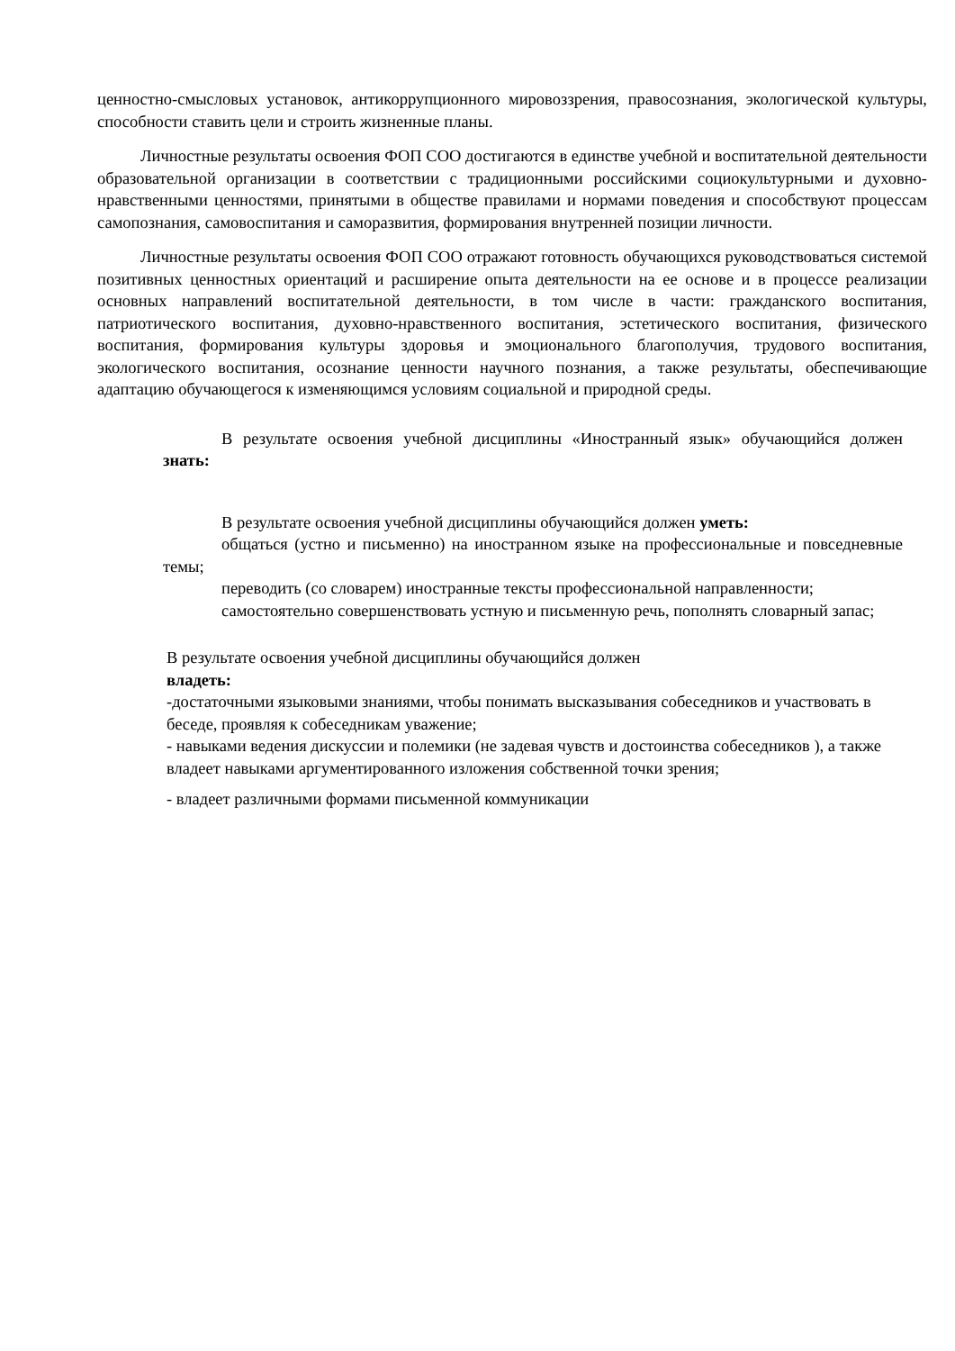ценностно-смысловых установок, антикоррупционного мировоззрения, правосознания, экологической культуры, способности ставить цели и строить жизненные планы.
Личностные результаты освоения ФОП СОО достигаются в единстве учебной и воспитательной деятельности образовательной организации в соответствии с традиционными российскими социокультурными и духовно-нравственными ценностями, принятыми в обществе правилами и нормами поведения и способствуют процессам самопознания, самовоспитания и саморазвития, формирования внутренней позиции личности.
Личностные результаты освоения ФОП СОО отражают готовность обучающихся руководствоваться системой позитивных ценностных ориентаций и расширение опыта деятельности на ее основе и в процессе реализации основных направлений воспитательной деятельности, в том числе в части: гражданского воспитания, патриотического воспитания, духовно-нравственного воспитания, эстетического воспитания, физического воспитания, формирования культуры здоровья и эмоционального благополучия, трудового воспитания, экологического воспитания, осознание ценности научного познания, а также результаты, обеспечивающие адаптацию обучающегося к изменяющимся условиям социальной и природной среды.
В результате освоения учебной дисциплины «Иностранный язык» обучающийся должен знать:
В результате освоения учебной дисциплины обучающийся должен уметь:
общаться (устно и письменно) на иностранном языке на профессиональные и повседневные темы;
переводить (со словарем) иностранные тексты профессиональной направленности;
самостоятельно совершенствовать устную и письменную речь, пополнять словарный запас;
В результате освоения учебной дисциплины обучающийся должен
владеть:
-достаточными языковыми знаниями, чтобы понимать высказывания собеседников и участвовать в беседе, проявляя к собеседникам уважение;
- навыками ведения дискуссии и полемики (не задевая чувств и достоинства собеседников ), а также владеет навыками аргументированного изложения собственной точки зрения;
- владеет различными формами письменной коммуникации